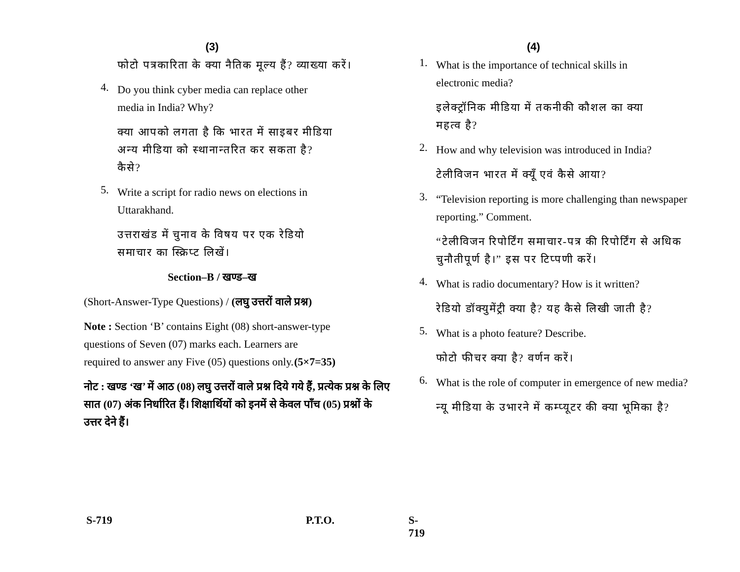(3)
फोटो पत्रकारिता के क्या नैतिक मूल्य हैं? व्याख्या करें।
4.
Do you think cyber media can replace other media in India? Why?
क्या आपको लगता है कि भारत में साइबर मीडिया अन्य मीडिया को स्थानान्तरित कर सकता है? कैसे?
5.
Write a script for radio news on elections in Uttarakhand.
उत्तराखंड में चुनाव के विषय पर एक रेडियो समाचार का स्क्रिप्ट लिखें।
Section–B / खण्ड–ख
(Short-Answer-Type Questions) / (लघु उत्तरों वाले प्रश्न)
Note : Section ‘B’ contains Eight (08) short-answer-type questions of Seven (07) marks each. Learners are required to answer any Five (05) questions only. (5×7=35)
नोट : खण्ड ‘ख’ में आठ (08) लघु उत्तरों वाले प्रश्न दिये गये हैं, प्रत्येक प्रश्न के लिए सात (07) अंक निर्धारित हैं। शिक्षार्थियों को इनमें से केवल पाँच (05) प्रश्नों के उत्तर देने हैं।
S-719 P.T.O. S-719
(4)
1.
What is the importance of technical skills in electronic media?
इलेक्ट्रॉनिक मीडिया में तकनीकी कौशल का क्या महत्व है?
2.
How and why television was introduced in India?
टेलीविजन भारत में क्यूँ एवं कैसे आया?
3.
“Television reporting is more challenging than newspaper reporting.” Comment.
“टेलीविजन रिपोर्टिंग समाचार-पत्र की रिपोर्टिंग से अधिक चुनौतीपूर्ण है।” इस पर टिप्पणी करें।
4.
What is radio documentary? How is it written?
रेडियो डॉक्युमेंट्री क्या है? यह कैसे लिखी जाती है?
5.
What is a photo feature? Describe.
फोटो फीचर क्या है? वर्णन करें।
6.
What is the role of computer in emergence of new media?
न्यू मीडिया के उभारने में कम्प्यूटर की क्या भूमिका है?